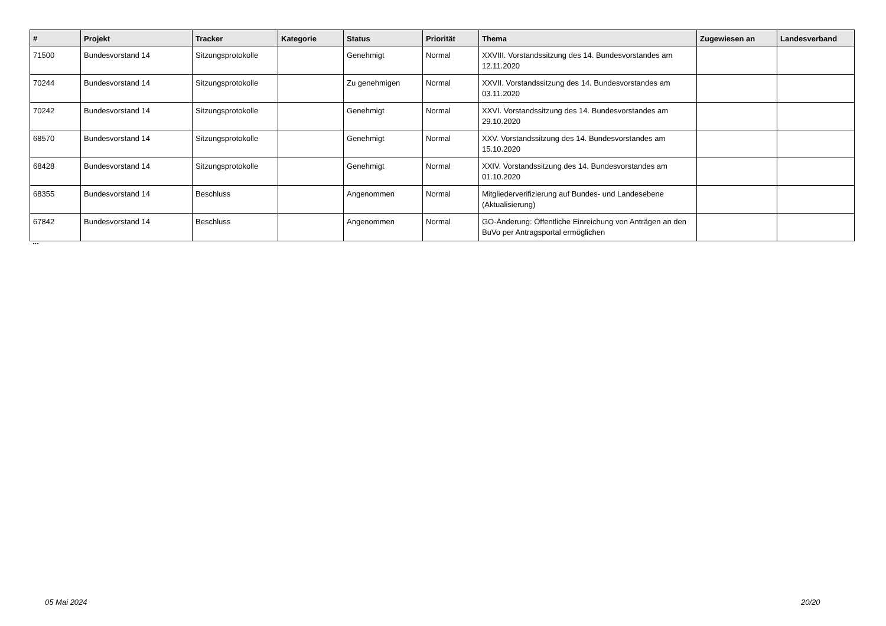| # | Projekt | Tracker | Kategorie | Status | Priorität | Thema | Zugewiesen an | Landesverband |
| --- | --- | --- | --- | --- | --- | --- | --- | --- |
| 71500 | Bundesvorstand 14 | Sitzungsprotokolle | | Genehmigt | Normal | XXVIII. Vorstandssitzung des 14. Bundesvorstandes am 12.11.2020 | | |
| 70244 | Bundesvorstand 14 | Sitzungsprotokolle | | Zu genehmigen | Normal | XXVII. Vorstandssitzung des 14. Bundesvorstandes am 03.11.2020 | | |
| 70242 | Bundesvorstand 14 | Sitzungsprotokolle | | Genehmigt | Normal | XXVI. Vorstandssitzung des 14. Bundesvorstandes am 29.10.2020 | | |
| 68570 | Bundesvorstand 14 | Sitzungsprotokolle | | Genehmigt | Normal | XXV. Vorstandssitzung des 14. Bundesvorstandes am 15.10.2020 | | |
| 68428 | Bundesvorstand 14 | Sitzungsprotokolle | | Genehmigt | Normal | XXIV. Vorstandssitzung des 14. Bundesvorstandes am 01.10.2020 | | |
| 68355 | Bundesvorstand 14 | Beschluss | | Angenommen | Normal | Mitgliederverifizierung auf Bundes- und Landesebene (Aktualisierung) | | |
| 67842 | Bundesvorstand 14 | Beschluss | | Angenommen | Normal | GO-Änderung: Öffentliche Einreichung von Anträgen an den BuVo per Antragsportal ermöglichen | | |
...
05 Mai 2024 20/20